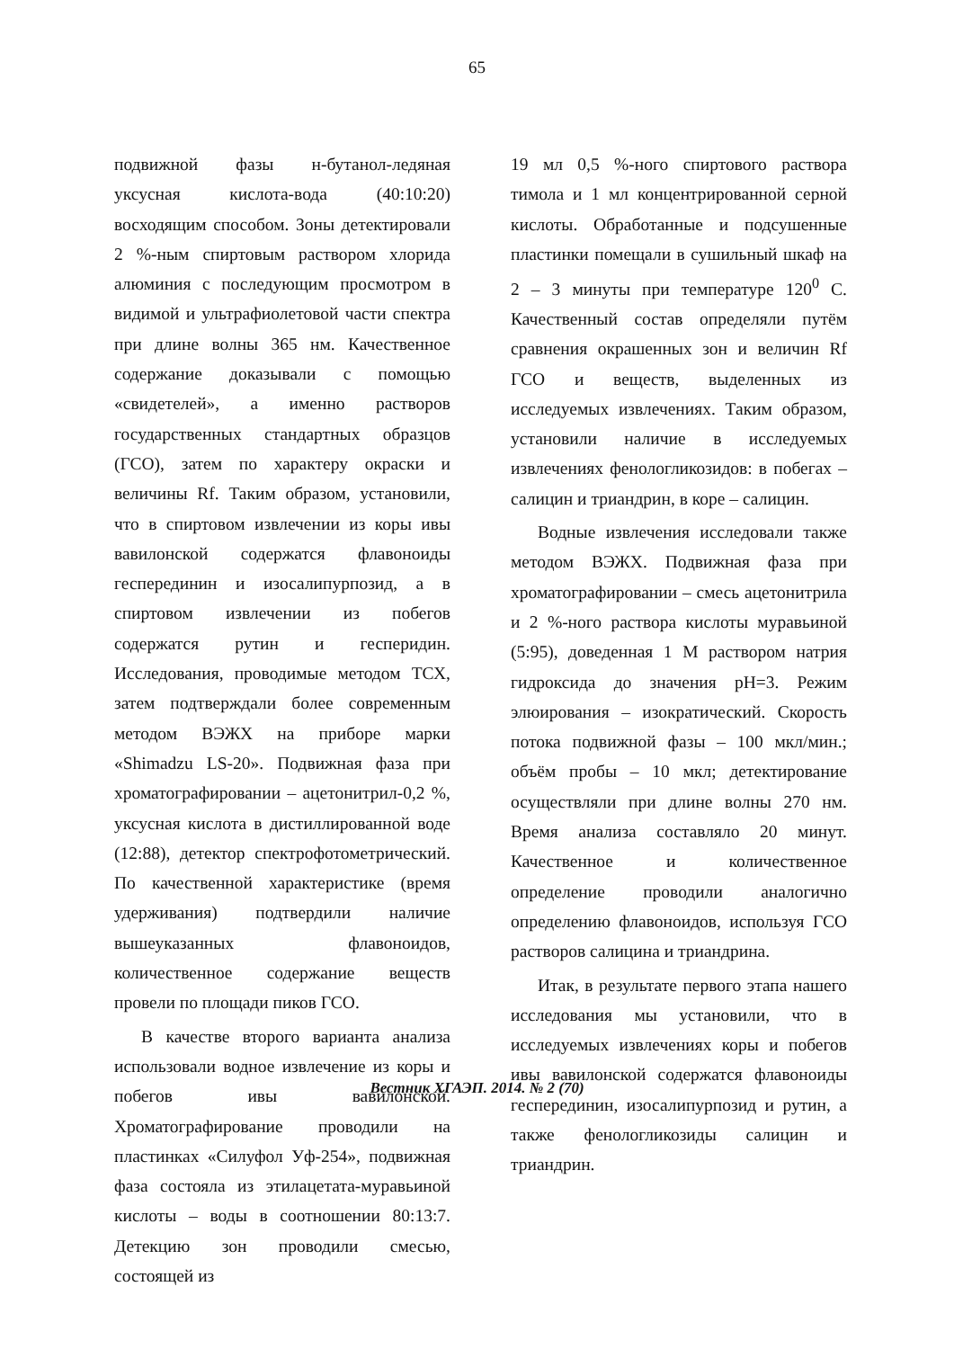65
подвижной фазы н-бутанол-ледяная уксусная кислота-вода (40:10:20) восходящим способом. Зоны детектировали 2 %-ным спиртовым раствором хлорида алюминия с последующим просмотром в видимой и ультрафиолетовой части спектра при длине волны 365 нм. Качественное содержание доказывали с помощью «свидетелей», а именно растворов государственных стандартных образцов (ГСО), затем по характеру окраски и величины Rf. Таким образом, установили, что в спиртовом извлечении из коры ивы вавилонской содержатся флавоноиды гесперединин и изосалипурпозид, а в спиртовом извлечении из побегов содержатся рутин и гесперидин. Исследования, проводимые методом ТСХ, затем подтверждали более современным методом ВЭЖХ на приборе марки «Shimadzu LS-20». Подвижная фаза при хроматографировании – ацетонитрил-0,2 %, уксусная кислота в дистиллированной воде (12:88), детектор спектрофотометрический. По качественной характеристике (время удерживания) подтвердили наличие вышеуказанных флавоноидов, количественное содержание веществ провели по площади пиков ГСО.
В качестве второго варианта анализа использовали водное извлечение из коры и побегов ивы вавилонской. Хроматографирование проводили на пластинках «Силуфол Уф-254», подвижная фаза состояла из этилацетата-муравьиной кислоты – воды в соотношении 80:13:7. Детекцию зон проводили смесью, состоящей из
19 мл 0,5 %-ного спиртового раствора тимола и 1 мл концентрированной серной кислоты. Обработанные и подсушенные пластинки помещали в сушильный шкаф на 2 – 3 минуты при температуре 120<sup>0</sup> С. Качественный состав определяли путём сравнения окрашенных зон и величин Rf ГСО и веществ, выделенных из исследуемых извлечениях. Таким образом, установили наличие в исследуемых извлечениях фенологликозидов: в побегах – салицин и триандрин, в коре – салицин.
Водные извлечения исследовали также методом ВЭЖХ. Подвижная фаза при хроматографировании – смесь ацетонитрила и 2 %-ного раствора кислоты муравьиной (5:95), доведенная 1 М раствором натрия гидроксида до значения pH=3. Режим элюирования – изократический. Скорость потока подвижной фазы – 100 мкл/мин.; объём пробы – 10 мкл; детектирование осуществляли при длине волны 270 нм. Время анализа составляло 20 минут. Качественное и количественное определение проводили аналогично определению флавоноидов, используя ГСО растворов салицина и триандрина.
Итак, в результате первого этапа нашего исследования мы установили, что в исследуемых извлечениях коры и побегов ивы вавилонской содержатся флавоноиды гесперединин, изосалипурпозид и рутин, а также фенологликозиды салицин и триандрин.
Вестник ХГАЭП. 2014. № 2 (70)